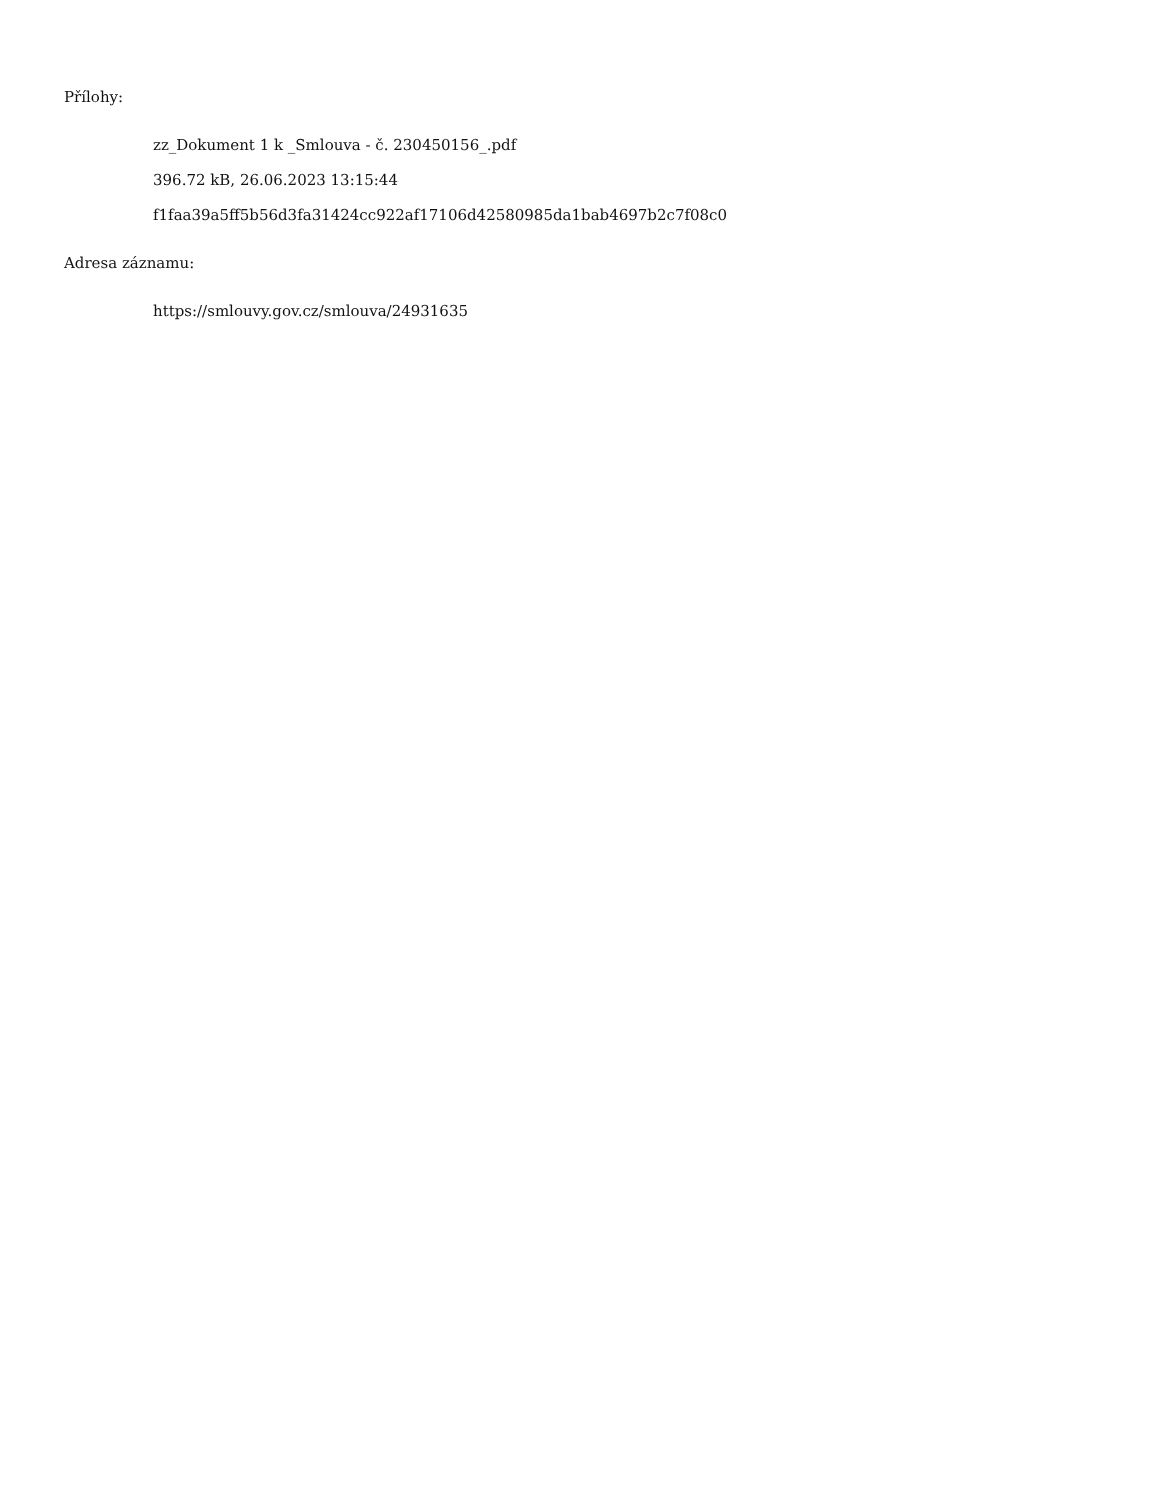Přílohy:
zz_Dokument 1 k _Smlouva - č. 230450156_.pdf
396.72 kB, 26.06.2023 13:15:44
f1faa39a5ff5b56d3fa31424cc922af17106d42580985da1bab4697b2c7f08c0
Adresa záznamu:
https://smlouvy.gov.cz/smlouva/24931635